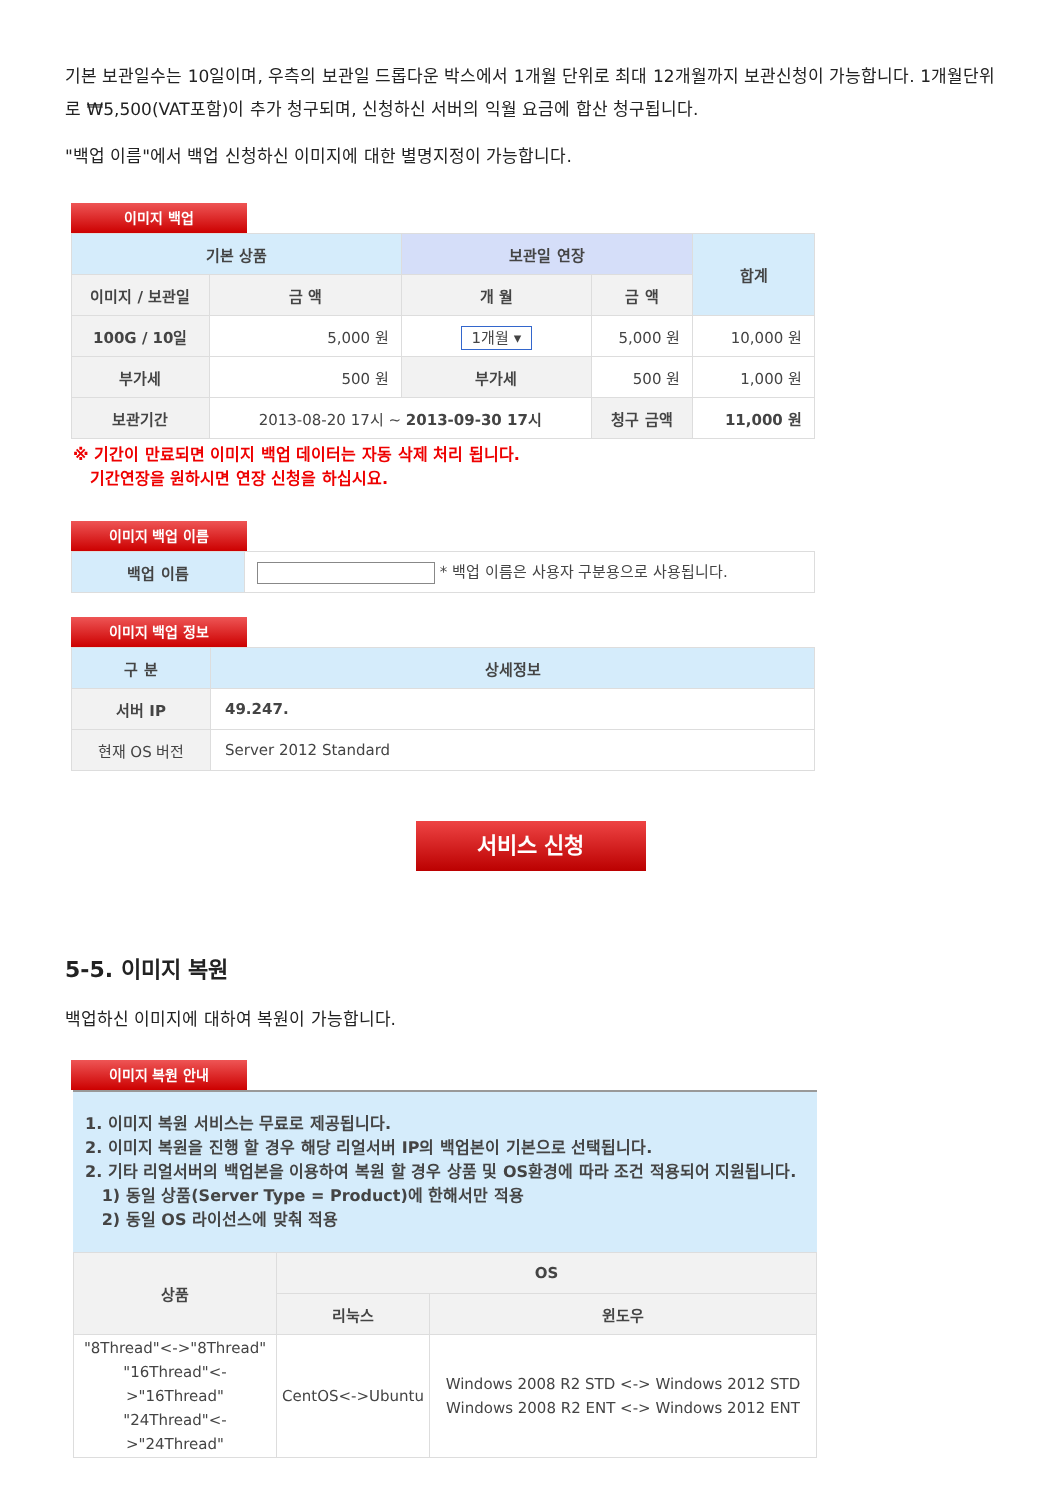기본 보관일수는 10일이며, 우측의 보관일 드롭다운 박스에서 1개월 단위로 최대 12개월까지 보관신청이 가능합니다. 1개월단위로 ₩5,500(VAT포함)이 추가 청구되며, 신청하신 서버의 익월 요금에 합산 청구됩니다.
"백업 이름"에서 백업 신청하신 이미지에 대한 별명지정이 가능합니다.
이미지 백업
| 기본 상품 | | 보관일 연장 | | 합계 |
| --- | --- | --- | --- | --- |
| 이미지 / 보관일 | 금 액 | 개 월 | 금 액 | |
| 100G / 10일 | 5,000 원 | 1개월 ▾ | 5,000 원 | 10,000 원 |
| 부가세 | 500 원 | 부가세 | 500 원 | 1,000 원 |
| 보관기간 | 2013-08-20 17시 ~ 2013-09-30 17시 | | 청구 금액 | 11,000 원 |
※ 기간이 만료되면 이미지 백업 데이터는 자동 삭제 처리 됩니다.
기간연장을 원하시면 연장 신청을 하십시요.
이미지 백업 이름
| 백업 이름 | * 백업 이름은 사용자 구분용으로 사용됩니다. |
이미지 백업 정보
| 구 분 | 상세정보 |
| --- | --- |
| 서버 IP | 49.247. |
| 현재 OS 버전 | Server 2012 Standard |
서비스 신청
5-5. 이미지 복원
백업하신 이미지에 대하여 복원이 가능합니다.
이미지 복원 안내
1. 이미지 복원 서비스는 무료로 제공됩니다.
2. 이미지 복원을 진행 할 경우 해당 리얼서버 IP의 백업본이 기본으로 선택됩니다.
2. 기타 리얼서버의 백업본을 이용하여 복원 할 경우 상품 및 OS환경에 따라 조건 적용되어 지원됩니다.
1) 동일 상품(Server Type = Product)에 한해서만 적용
2) 동일 OS 라이선스에 맞춰 적용
| 상품 | OS | |
| | 리눅스 | 윈도우 |
| "8Thread"<->"8Thread" "16Thread"<->"16Thread" "24Thread"<->"24Thread" | CentOS<->Ubuntu | Windows 2008 R2 STD <-> Windows 2012 STD Windows 2008 R2 ENT <-> Windows 2012 ENT |